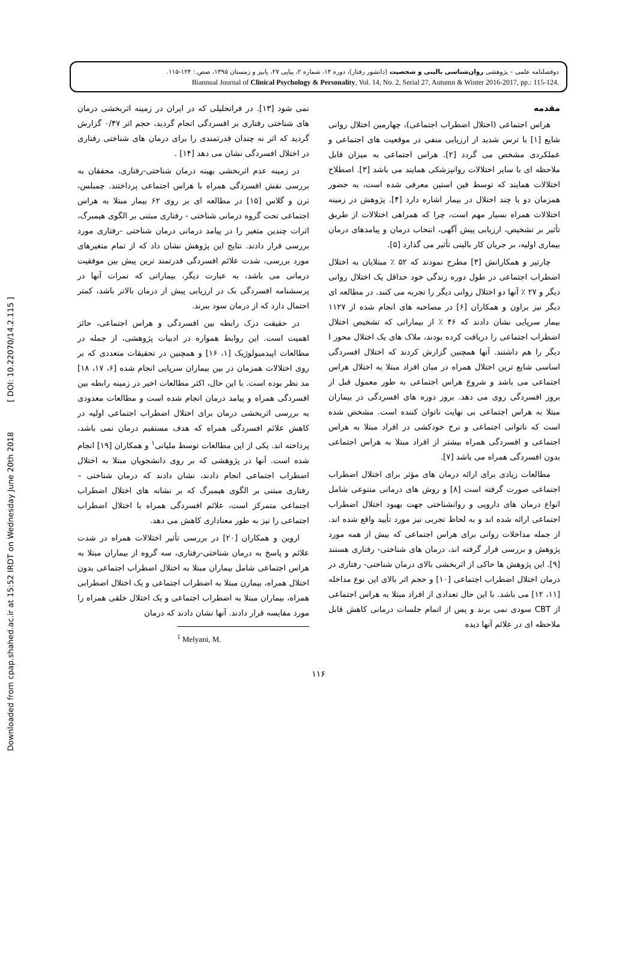Downloaded from cpap.shahed.ac.ir at 15:52 IRDT on Wednesday June 20th 2018 [ DOI: 10.22070/14.2.115 ]
دوفصلنامه علمی – پژوهشی روان‌شناسی بالینی و شخصیت (دانشور رفتار)، دوره ۱۴، شماره ۲، پیاپی ۲۷، پاییز و زمستان ۱۳۹۵، صص.: ۱۲۴-۱۱۵.
Biannual Journal of Clinical Psychology & Personality, Vol. 14, No. 2, Serial 27, Autumn & Winter 2016-2017, pp.: 115-124.
مقدمه
هراس اجتماعی (اختلال اضطراب اجتماعی)، چهارمین اختلال روانی شایع [۱] با ترس شدید از ارزیابی منفی در موقعیت های اجتماعی و عملکردی مشخص می گردد [۲]. هراس اجتماعی به میزان قابل ملاحظه ای با سایر اختلالات روانپزشکی همایند می باشد [۳]. اصطلاح اختلالات همایند که توسط فین استین معرفی شده است، به حضور همزمان دو یا چند اختلال در بیمار اشاره دارد [۴]. پژوهش در زمینه اختلالات همراه بسیار مهم است، چرا که همراهی اختلالات از طریق تأثیر بر تشخیص، ارزیابی پیش آگهی، انتخاب درمان و پیامدهای درمان بیماری اولیه، بر جریان کار بالینی تأثیر می گذارد [۵].
چارتیر و همکارانش [۳] مطرح نمودند که ۵۲ ٪ مبتلایان به اختلال اضطراب اجتماعی در طول دوره زندگی خود حداقل یک اختلال روانی دیگر و ۲۷ ٪ آنها دو اختلال روانی دیگر را تجربه می کنند. در مطالعه ای دیگر نیز براون و همکاران [۶] در مصاحبه های انجام شده از ۱۱۲۷ بیمار سرپایی نشان دادند که ۴۶ ٪ از بیمارانی که تشخیص اختلال اضطراب اجتماعی را دریافت کرده بودند، ملاک های یک اختلال محور I دیگر را هم داشتند. آنها همچنین گزارش کردند که اختلال افسردگی اساسی شایع ترین اختلال همراه در میان افراد مبتلا به اختلال هراس اجتماعی می باشد و شروع هراس اجتماعی به طور معمول قبل از بروز افسردگی روی می دهد. بروز دوره های افسردگی در بیماران مبتلا به هراس اجتماعی بی نهایت ناتوان کننده است. مشخص شده است که ناتوانی اجتماعی و نرخ خودکشی در افراد مبتلا به هراس اجتماعی و افسردگی همراه بیشتر از افراد مبتلا به هراس اجتماعی بدون افسردگی همراه می باشد [۷].
مطالعات زیادی برای ارائه درمان های مؤثر برای اختلال اضطراب اجتماعی صورت گرفته است [۸] و روش های درمانی متنوعی شامل انواع درمان های دارویی و روانشناختی جهت بهبود اختلال اضطراب اجتماعی ارائه شده اند و به لحاظ تجربی نیز مورد تأیید واقع شده اند. از جمله مداخلات روانی برای هراس اجتماعی که بیش از همه مورد پژوهش و بررسی قرار گرفته اند، درمان های شناختی- رفتاری هستند [۹]. این پژوهش ها حاکی از اثربخشی بالای درمان شناختی- رفتاری در درمان اختلال اضطراب اجتماعی [۱۰] و حجم اثر بالای این نوع مداخله [۱۱، ۱۲] می باشد. با این حال تعدادی از افراد مبتلا به هراس اجتماعی از CBT سودی نمی برند و پس از اتمام جلسات درمانی کاهش قابل ملاحظه ای در علائم آنها دیده
نمی شود [۱۳]. در فراتحلیلی که در ایران در زمینه اثربخشی درمان های شناختی رفتاری بر افسردگی انجام گردید، حجم اثر ۰/۴۷ گزارش گردید که اثر نه چندان قدرتمندی را برای درمان های شناختی رفتاری در اختلال افسردگی نشان می دهد [۱۴] .
در زمینه عدم اثربخشی بهینه درمان شناختی-رفتاری، محققان به بررسی نقش افسردگی همراه با هراس اجتماعی پرداختند. چمبلس، ترن و گلاس [۱۵] در مطالعه ای بر روی ۶۲ بیمار مبتلا به هراس اجتماعی تحت گروه درمانی شناختی - رفتاری مبتنی بر الگوی هیمبرگ، اثرات چندین متغیر را در پیامد درمانی درمان شناختی -رفتاری مورد بررسی قرار دادند. نتایج این پژوهش نشان داد که از تمام متغیرهای مورد بررسی، شدت علائم افسردگی قدرتمند ترین پیش بین موفقیت درمانی می باشد، به عبارت دیگر، بیمارانی که نمرات آنها در پرسشنامه افسردگی بک در ارزیابی پیش از درمان بالاتر باشد، کمتر احتمال دارد که از درمان سود ببرند.
در حقیقت درک رابطه بین افسردگی و هراس اجتماعی، حائز اهمیت است. این روابط همواره در ادبیات پژوهشی، از جمله در مطالعات اپیدمیولوژیک [۱، ۱۶] و همچنین در تحقیقات متعددی که بر روی اختلالات همزمان در بین بیماران سرپایی انجام شده [۶، ۱۷، ۱۸] مد نظر بوده است. با این حال، اکثر مطالعات اخیر در زمینه رابطه بین افسردگی همراه و پیامد درمان انجام شده است و مطالعات معدودی به بررسی اثربخشی درمان برای اختلال اضطراب اجتماعی اولیه در کاهش علائم افسردگی همراه که هدف مستقیم درمان نمی باشد، پرداخته اند. یکی از این مطالعات توسط ملیانی<sup>۱</sup> و همکاران [۱۹] انجام شده است. آنها در پژوهشی که بر روی دانشجویان مبتلا به اختلال اضطراب اجتماعی انجام دادند، نشان دادند که درمان شناختی – رفتاری مبتنی بر الگوی هیمبرگ که بر نشانه های اختلال اضطراب اجتماعی متمرکز است، علائم افسردگی همراه با اختلال اضطراب اجتماعی را نیز به طور معناداری کاهش می دهد.
اروین و همکاران [۲۰] در بررسی تأثیر اختلالات همراه در شدت علائم و پاسخ به درمان شناختی-رفتاری، سه گروه از بیماران مبتلا به هراس اجتماعی شامل بیماران مبتلا به اختلال اضطراب اجتماعی بدون اختلال همراه، بیمارن مبتلا به اضطراب اجتماعی و یک اختلال اضطرابی همراه، بیماران مبتلا به اضطراب اجتماعی و یک اختلال خلقی همراه را مورد مقایسه قرار دادند. آنها نشان دادند که درمان
<sup>1</sup> Melyani, M.
۱۱۶